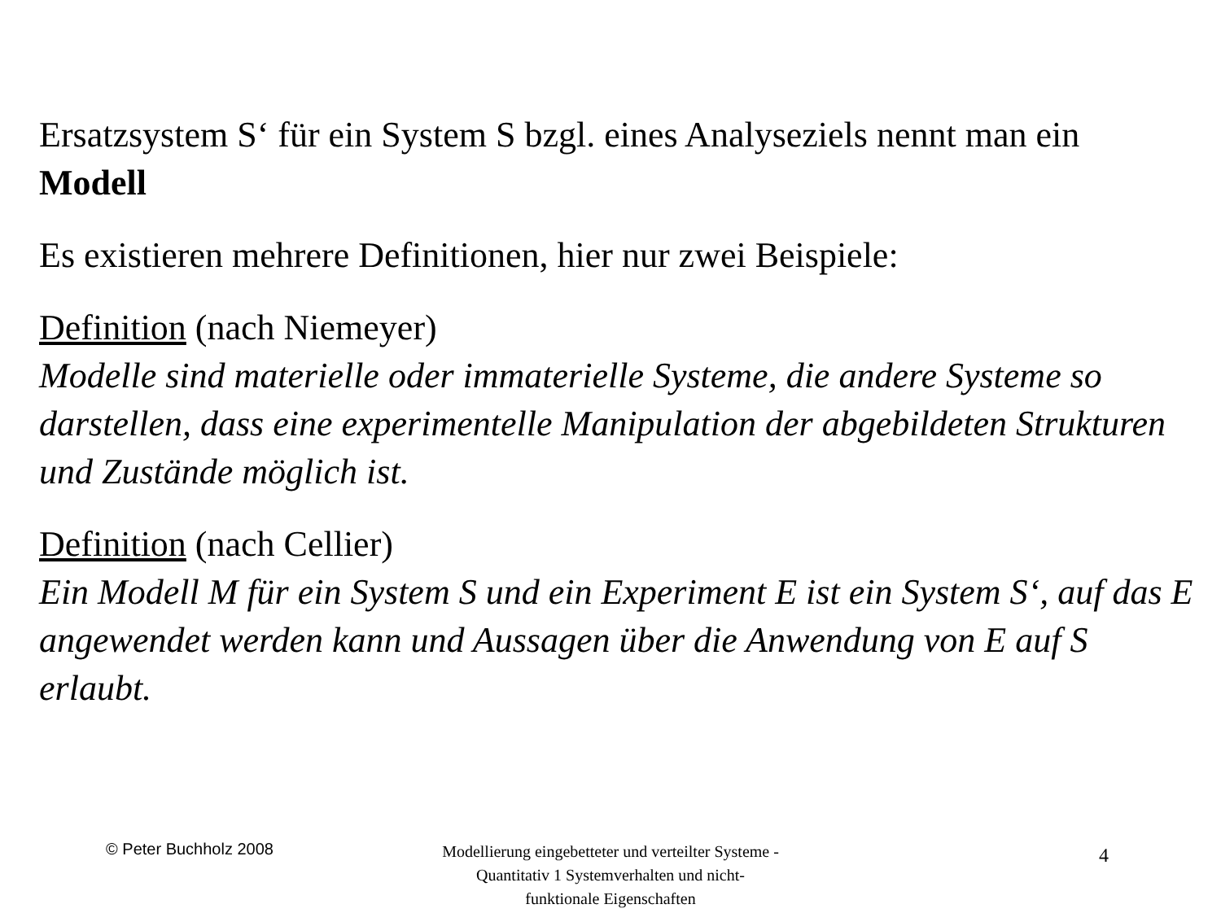Ersatzsystem S‘ für ein System S bzgl. eines Analyseziels nennt man ein Modell
Es existieren mehrere Definitionen, hier nur zwei Beispiele:
Definition (nach Niemeyer)
Modelle sind materielle oder immaterielle Systeme, die andere Systeme so darstellen, dass eine experimentelle Manipulation der abgebildeten Strukturen und Zustände möglich ist.
Definition (nach Cellier)
Ein Modell M für ein System S und ein Experiment E ist ein System S‘, auf das E angewendet werden kann und Aussagen über die Anwendung von E auf S erlaubt.
© Peter Buchholz 2008
Modellierung eingebetteter und verteilter Systeme - Quantitativ 1 Systemverhalten und nicht-funktionale Eigenschaften
4